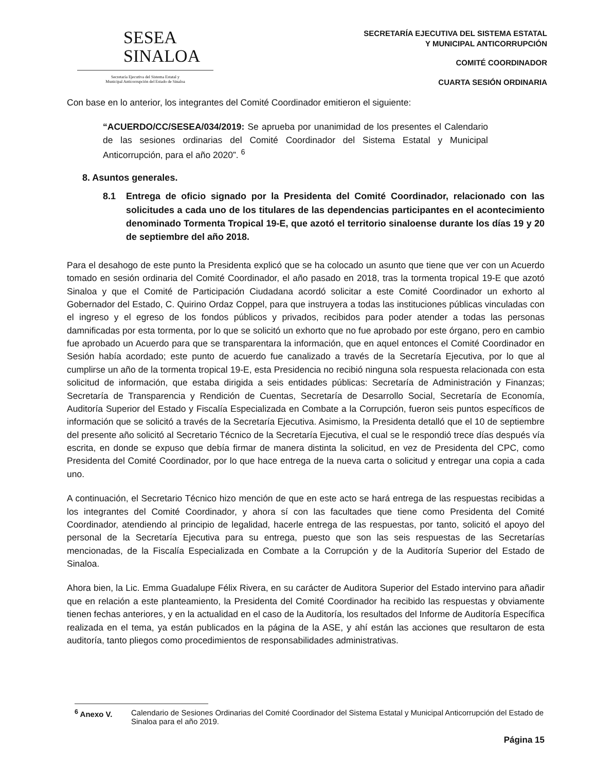SESEA
SINALOA
Secretaría Ejecutiva del Sistema Estatal y
Municipal Anticorrupción del Estado de Sinaloa
SECRETARÍA EJECUTIVA DEL SISTEMA ESTATAL
Y MUNICIPAL ANTICORRUPCIÓN
COMITÉ COORDINADOR
CUARTA SESIÓN ORDINARIA
Con base en lo anterior, los integrantes del Comité Coordinador emitieron el siguiente:
“ACUERDO/CC/SESEA/034/2019: Se aprueba por unanimidad de los presentes el Calendario de las sesiones ordinarias del Comité Coordinador del Sistema Estatal y Municipal Anticorrupción, para el año 2020”. <sup>6</sup>
8. Asuntos generales.
8.1 Entrega de oficio signado por la Presidenta del Comité Coordinador, relacionado con las solicitudes a cada uno de los titulares de las dependencias participantes en el acontecimiento denominado Tormenta Tropical 19-E, que azotó el territorio sinaloense durante los días 19 y 20 de septiembre del año 2018.
Para el desahogo de este punto la Presidenta explicó que se ha colocado un asunto que tiene que ver con un Acuerdo tomado en sesión ordinaria del Comité Coordinador, el año pasado en 2018, tras la tormenta tropical 19-E que azotó Sinaloa y que el Comité de Participación Ciudadana acordó solicitar a este Comité Coordinador un exhorto al Gobernador del Estado, C. Quirino Ordaz Coppel, para que instruyera a todas las instituciones públicas vinculadas con el ingreso y el egreso de los fondos públicos y privados, recibidos para poder atender a todas las personas damnificadas por esta tormenta, por lo que se solicitó un exhorto que no fue aprobado por este órgano, pero en cambio fue aprobado un Acuerdo para que se transparentara la información, que en aquel entonces el Comité Coordinador en Sesión había acordado; este punto de acuerdo fue canalizado a través de la Secretaría Ejecutiva, por lo que al cumplirse un año de la tormenta tropical 19-E, esta Presidencia no recibió ninguna sola respuesta relacionada con esta solicitud de información, que estaba dirigida a seis entidades públicas: Secretaría de Administración y Finanzas; Secretaría de Transparencia y Rendición de Cuentas, Secretaría de Desarrollo Social, Secretaría de Economía, Auditoría Superior del Estado y Fiscalía Especializada en Combate a la Corrupción, fueron seis puntos específicos de información que se solicitó a través de la Secretaría Ejecutiva. Asimismo, la Presidenta detalló que el 10 de septiembre del presente año solicitó al Secretario Técnico de la Secretaría Ejecutiva, el cual se le respondió trece días después vía escrita, en donde se expuso que debía firmar de manera distinta la solicitud, en vez de Presidenta del CPC, como Presidenta del Comité Coordinador, por lo que hace entrega de la nueva carta o solicitud y entregar una copia a cada uno.
A continuación, el Secretario Técnico hizo mención de que en este acto se hará entrega de las respuestas recibidas a los integrantes del Comité Coordinador, y ahora sí con las facultades que tiene como Presidenta del Comité Coordinador, atendiendo al principio de legalidad, hacerle entrega de las respuestas, por tanto, solicitó el apoyo del personal de la Secretaría Ejecutiva para su entrega, puesto que son las seis respuestas de las Secretarías mencionadas, de la Fiscalía Especializada en Combate a la Corrupción y de la Auditoría Superior del Estado de Sinaloa.
Ahora bien, la Lic. Emma Guadalupe Félix Rivera, en su carácter de Auditora Superior del Estado intervino para añadir que en relación a este planteamiento, la Presidenta del Comité Coordinador ha recibido las respuestas y obviamente tienen fechas anteriores, y en la actualidad en el caso de la Auditoría, los resultados del Informe de Auditoría Específica realizada en el tema, ya están publicados en la página de la ASE, y ahí están las acciones que resultaron de esta auditoría, tanto pliegos como procedimientos de responsabilidades administrativas.
<sup>6</sup> Anexo V. Calendario de Sesiones Ordinarias del Comité Coordinador del Sistema Estatal y Municipal Anticorrupción del Estado de Sinaloa para el año 2019.
Página 15